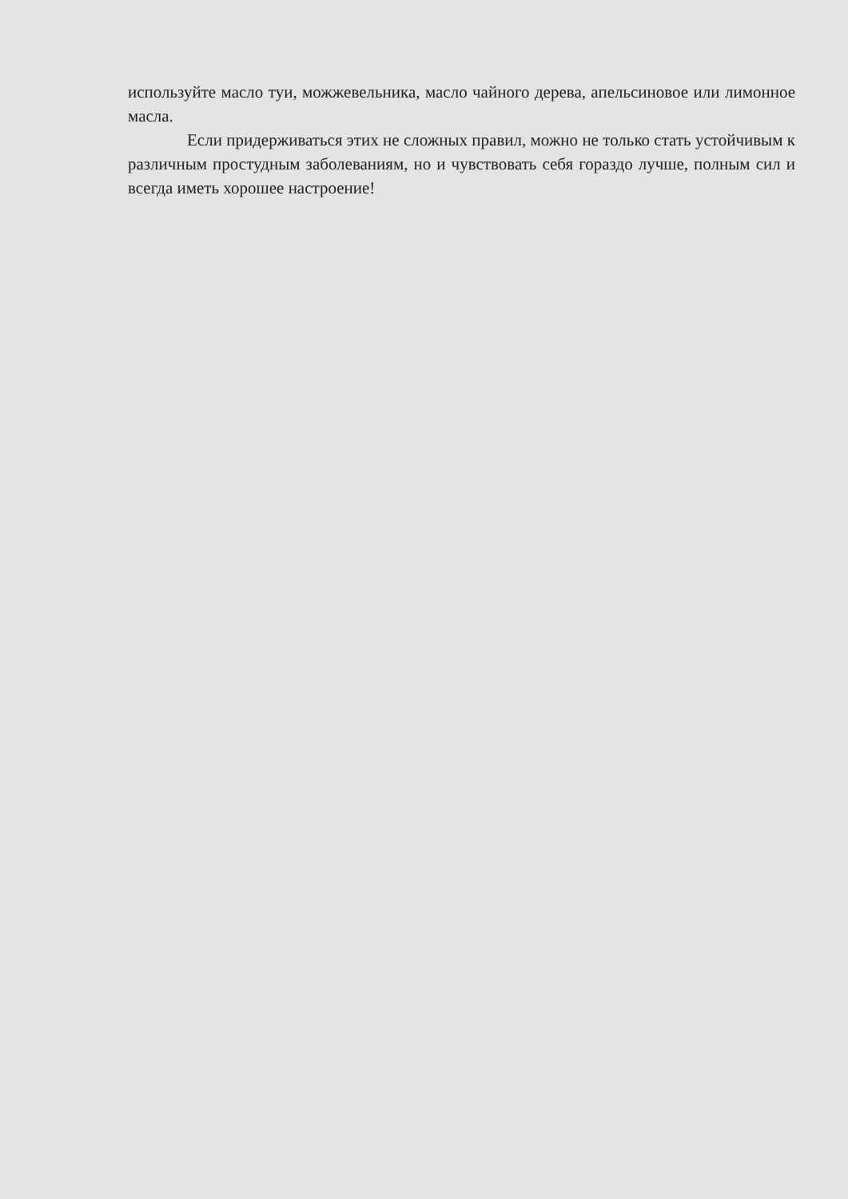используйте масло туи, можжевельника, масло чайного дерева, апельсиновое или лимонное масла.
Если придерживаться этих не сложных правил, можно не только стать устойчивым к различным простудным заболеваниям, но и чувствовать себя гораздо лучше, полным сил и всегда иметь хорошее настроение!